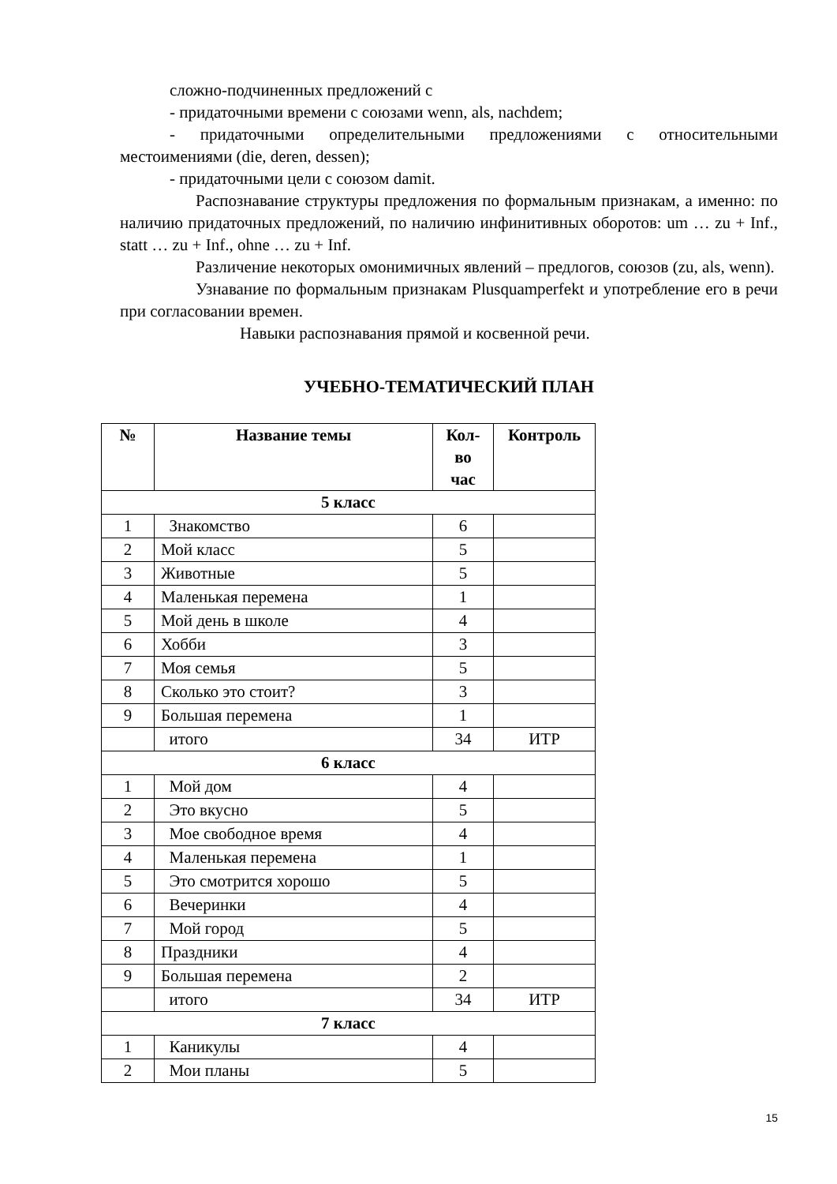сложно-подчиненных предложений с
- придаточными времени с союзами wenn, als, nachdem;
- придаточными определительными предложениями с относительными местоимениями (die, deren, dessen);
- придаточными цели с союзом damit.
Распознавание структуры предложения по формальным признакам, а именно: по наличию придаточных предложений, по наличию инфинитивных оборотов: um … zu + Inf., statt … zu + Inf., ohne … zu + Inf.
Различение некоторых омонимичных явлений – предлогов, союзов (zu, als, wenn).
Узнавание по формальным признакам Plusquamperfekt и употребление его в речи при согласовании времен.
Навыки распознавания прямой и косвенной речи.
УЧЕБНО-ТЕМАТИЧЕСКИЙ ПЛАН
| № | Название темы | Кол- во час | Контроль |
| --- | --- | --- | --- |
| 5 класс | | | |
| 1 | Знакомство | 6 | |
| 2 | Мой класс | 5 | |
| 3 | Животные | 5 | |
| 4 | Маленькая перемена | 1 | |
| 5 | Мой день в школе | 4 | |
| 6 | Хобби | 3 | |
| 7 | Моя семья | 5 | |
| 8 | Сколько это стоит? | 3 | |
| 9 | Большая перемена | 1 | |
| | итого | 34 | ИТР |
| 6 класс | | | |
| 1 | Мой дом | 4 | |
| 2 | Это вкусно | 5 | |
| 3 | Мое свободное время | 4 | |
| 4 | Маленькая перемена | 1 | |
| 5 | Это смотрится хорошо | 5 | |
| 6 | Вечеринки | 4 | |
| 7 | Мой город | 5 | |
| 8 | Праздники | 4 | |
| 9 | Большая перемена | 2 | |
| | итого | 34 | ИТР |
| 7 класс | | | |
| 1 | Каникулы | 4 | |
| 2 | Мои планы | 5 | |
15